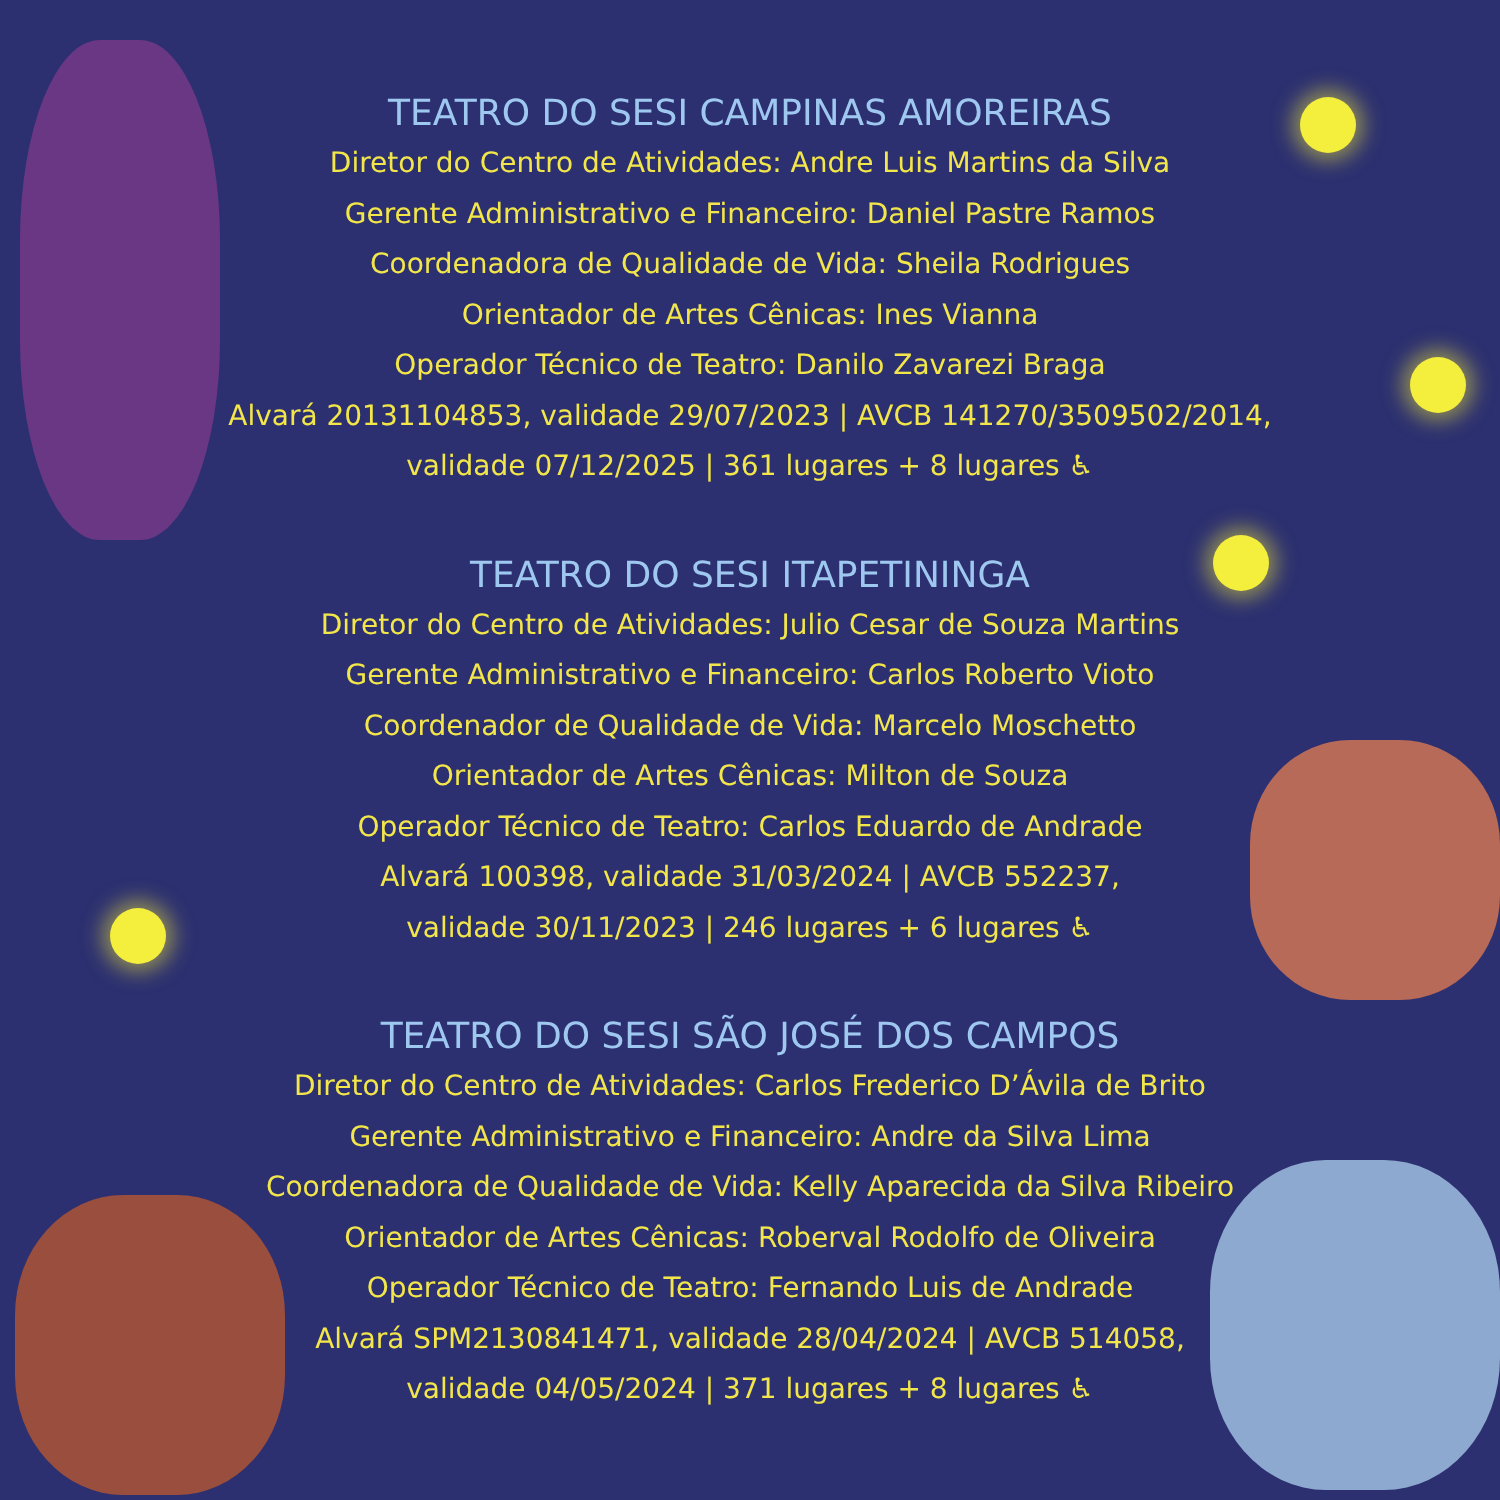TEATRO DO SESI CAMPINAS AMOREIRAS
Diretor do Centro de Atividades: Andre Luis Martins da Silva
Gerente Administrativo e Financeiro: Daniel Pastre Ramos
Coordenadora de Qualidade de Vida: Sheila Rodrigues
Orientador de Artes Cênicas: Ines Vianna
Operador Técnico de Teatro: Danilo Zavarezi Braga
Alvará 20131104853, validade 29/07/2023 | AVCB 141270/3509502/2014,
validade 07/12/2025 | 361 lugares + 8 lugares ♿
TEATRO DO SESI ITAPETININGA
Diretor do Centro de Atividades: Julio Cesar de Souza Martins
Gerente Administrativo e Financeiro: Carlos Roberto Vioto
Coordenador de Qualidade de Vida: Marcelo Moschetto
Orientador de Artes Cênicas: Milton de Souza
Operador Técnico de Teatro: Carlos Eduardo de Andrade
Alvará 100398, validade 31/03/2024 | AVCB 552237,
validade 30/11/2023 | 246 lugares + 6 lugares ♿
TEATRO DO SESI SÃO JOSÉ DOS CAMPOS
Diretor do Centro de Atividades: Carlos Frederico D’Ávila de Brito
Gerente Administrativo e Financeiro: Andre da Silva Lima
Coordenadora de Qualidade de Vida: Kelly Aparecida da Silva Ribeiro
Orientador de Artes Cênicas: Roberval Rodolfo de Oliveira
Operador Técnico de Teatro: Fernando Luis de Andrade
Alvará SPM2130841471, validade 28/04/2024 | AVCB 514058,
validade 04/05/2024 | 371 lugares + 8 lugares ♿